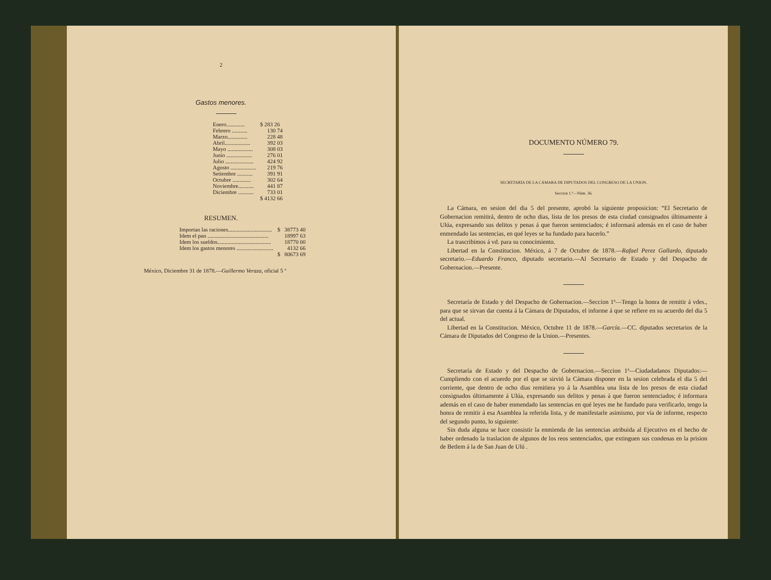2
Gastos menores.
| Enero............. | $ 283 26 |
| Febrero ........... | 130 74 |
| Marzo.............. | 228 48 |
| Abril.................. | 392 03 |
| Mayo .................. | 308 03 |
| Junio .................. | 276 01 |
| Julio .................... | 424 92 |
| Agosto .................. | 219 76 |
| Setiembre ........... | 391 91 |
| Octubre ............. | 302 64 |
| Noviembre........... | 441 87 |
| Diciembre ........... | 733 01 |
| | $ 4132 66 |
RESUMEN.
| Importan las raciones............................... | $ | 38773 40 |
| Idem el pan ........................................... | | 18997 63 |
| Idem los sueldos...................................... | | 18770 00 |
| Idem los gastos menores .......................... | | 4132 66 |
| | $ | 80673 69 |
México, Diciembre 31 de 1878.—Guillermo Veraza, oficial 5 º
DOCUMENTO NÚMERO 79.
SECRETARÍA DE LA CÁMARA DE DIPUTADOS DEL CONGRESO DE LA UNION.
Seccion 1.ª—Núm. 36.
La Cámara, en sesion del dia 5 del presente, aprobó la siguiente proposicion: “El Secretario de Gobernacion remitirá, dentro de ocho dias, lista de los presos de esta ciudad consignados últimamente á Ulúa, expresando sus delitos y penas á que fueron sentenciados; é informará además en el caso de haber enmendado las sentencias, en qué leyes se ha fundado para hacerlo.”
La trascribimos á vd. para su conocimiento.
Libertad en la Constitucion. México, á 7 de Octubre de 1878.—Rafael Perez Gallardo, diputado secretario.—Eduardo Franco, diputado secretario.—Al Secretario de Estado y del Despacho de Gobernacion.—Presente.
Secretaría de Estado y del Despacho de Gobernacion.—Seccion 1ª—Tengo la honra de remitir á vdes., para que se sirvan dar cuenta á la Cámara de Diputados, el informe á que se refiere en su acuerdo del dia 5 del actual.
Libertad en la Constitucion. México, Octubre 11 de 1878.—García.—CC. diputados secretarios de la Cámara de Diputados del Congreso de la Union.—Presentes.
Secretaría de Estado y del Despacho de Gobernacion.—Seccion 1ª—Ciudadadanos Diputados:—Cumpliendo con el acuerdo por el que se sirvió la Cámara disponer en la sesion celebrada el dia 5 del corriente, que dentro de ocho dias remitiera yo á la Asamblea una lista de los presos de esta ciudad consignados últimamente á Ulúa, expresando sus delitos y penas á que fueron sentenciados; é informara además en el caso de haber enmendado las sentencias en qué leyes me he fundado para verificarlo, tengo la honra de remitir á esa Asamblea la referida lista, y de manifestarle asimismo, por vía de informe, respecto del segundo punto, lo siguiente:
Sin duda alguna se hace consistir la enmienda de las sentencias atribuida al Ejecutivo en el hecho de haber ordenado la traslacion de algunos de los reos sentenciados, que extinguen sus condenas en la prision de Betlem á la de San Juan de Ulú .